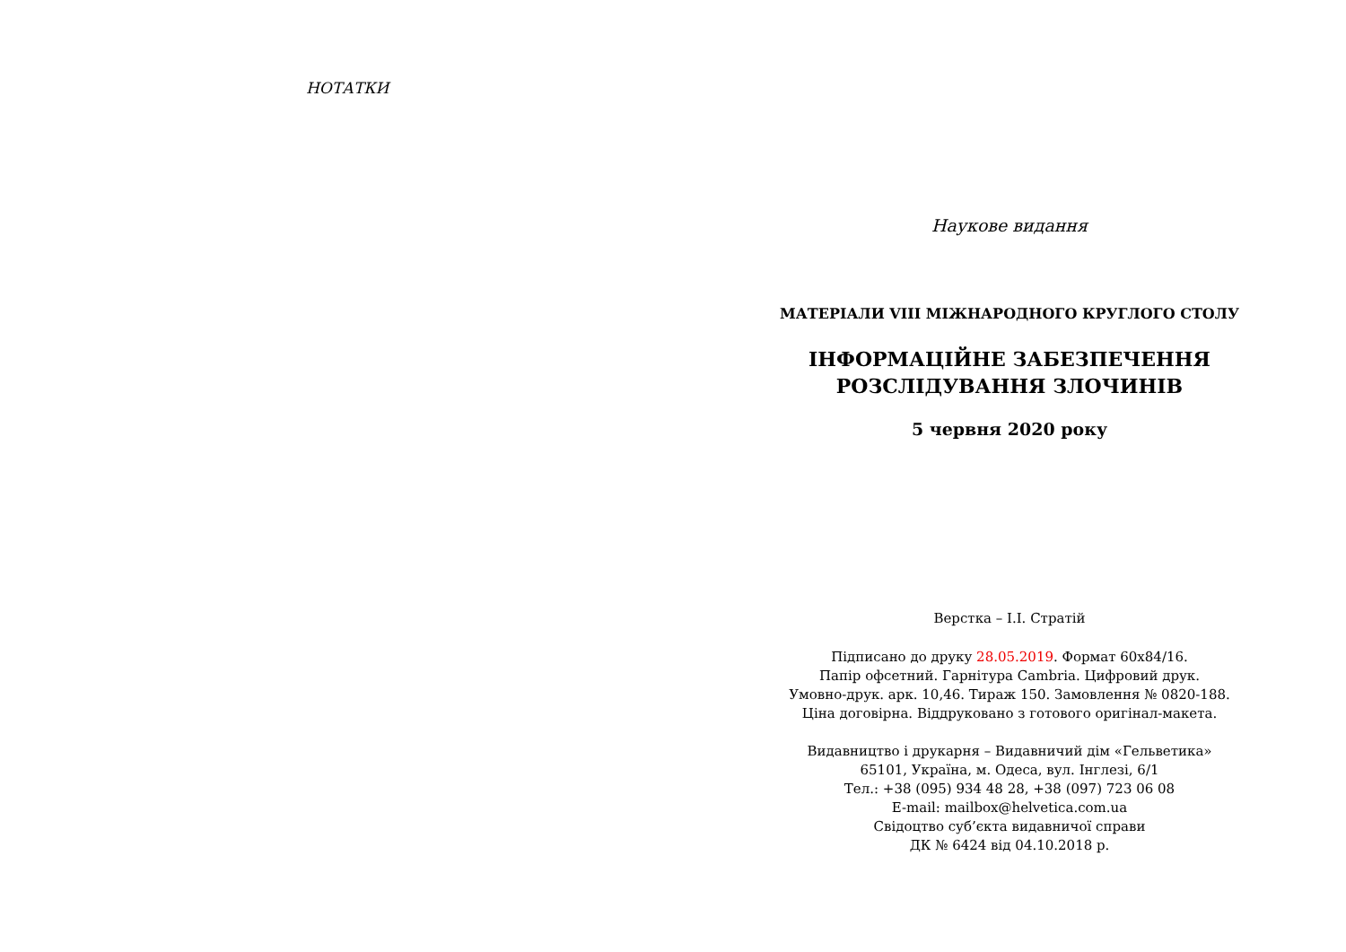НОТАТКИ
Наукове видання
МАТЕРІАЛИ VIII МІЖНАРОДНОГО КРУГЛОГО СТОЛУ
ІНФОРМАЦІЙНЕ ЗАБЕЗПЕЧЕННЯ
РОЗСЛІДУВАННЯ ЗЛОЧИНІВ
5 червня 2020 року
Верстка – І.І. Стратій
Підписано до друку 28.05.2019. Формат 60x84/16.
Папір офсетний. Гарнітура Cambria. Цифровий друк.
Умовно-друк. арк. 10,46. Тираж 150. Замовлення № 0820-188.
Ціна договірна. Віддруковано з готового оригінал-макета.
Видавництво і друкарня – Видавничий дім «Гельветика»
65101, Україна, м. Одеса, вул. Інглезі, 6/1
Тел.: +38 (095) 934 48 28, +38 (097) 723 06 08
E-mail: mailbox@helvetica.com.ua
Свідоцтво суб’єкта видавничої справи
ДК № 6424 від 04.10.2018 р.